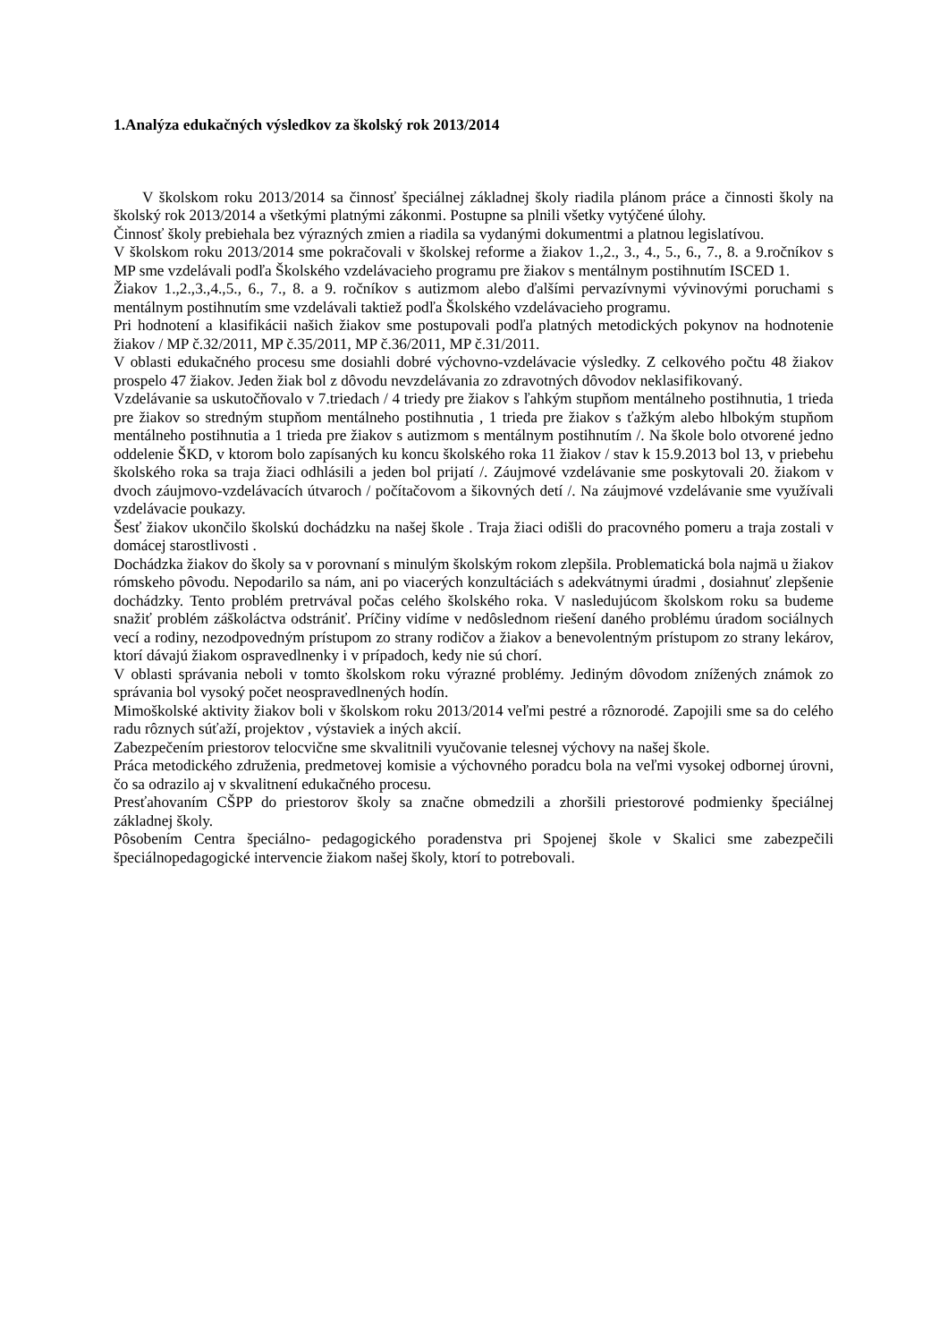1.Analýza edukačných výsledkov za školský rok 2013/2014
V školskom roku 2013/2014 sa činnosť špeciálnej základnej školy riadila plánom práce a činnosti školy na školský rok 2013/2014 a všetkými platnými zákonmi. Postupne sa plnili všetky vytýčené úlohy.
Činnosť školy prebiehala bez výrazných zmien a riadila sa vydanými dokumentmi a platnou legislatívou.
V školskom roku 2013/2014 sme pokračovali v školskej reforme a žiakov 1.,2., 3., 4., 5., 6., 7., 8. a 9.ročníkov s MP sme vzdelávali podľa Školského vzdelávacieho programu pre žiakov s mentálnym postihnutím ISCED 1.
Žiakov 1.,2.,3.,4.,5., 6., 7., 8. a 9. ročníkov s autizmom alebo ďalšími pervazívnymi vývinovými poruchami s mentálnym postihnutím sme vzdelávali taktiež podľa Školského vzdelávacieho programu.
Pri hodnotení a klasifikácii našich žiakov sme postupovali podľa platných metodických pokynov na hodnotenie žiakov / MP č.32/2011, MP č.35/2011, MP č.36/2011, MP č.31/2011.
V oblasti edukačného procesu sme dosiahli dobré výchovno-vzdelávacie výsledky. Z celkového počtu 48 žiakov prospelo 47 žiakov. Jeden žiak bol z dôvodu nevzdelávania zo zdravotných dôvodov neklasifikovaný.
Vzdelávanie sa uskutočňovalo v 7.triedach / 4 triedy pre žiakov s ľahkým stupňom mentálneho postihnutia, 1 trieda pre žiakov so stredným stupňom mentálneho postihnutia , 1 trieda pre žiakov s ťažkým alebo hlbokým stupňom mentálneho postihnutia a 1 trieda pre žiakov s autizmom s mentálnym postihnutím /. Na škole bolo otvorené jedno oddelenie ŠKD, v ktorom bolo zapísaných ku koncu školského roka 11 žiakov / stav k 15.9.2013 bol 13, v priebehu školského roka sa traja žiaci odhlásili a jeden bol prijatí /. Záujmové vzdelávanie sme poskytovali 20. žiakom v dvoch záujmovo-vzdelávacích útvaroch / počítačovom a šikovných detí /. Na záujmové vzdelávanie sme využívali vzdelávacie poukazy.
Šesť žiakov ukončilo školskú dochádzku na našej škole . Traja žiaci odišli do pracovného pomeru a traja zostali v domácej starostlivosti .
Dochádzka žiakov do školy sa v porovnaní s minulým školským rokom zlepšila. Problematická bola najmä u žiakov rómskeho pôvodu. Nepodarilo sa nám, ani po viacerých konzultáciách s adekvátnymi úradmi , dosiahnuť zlepšenie dochádzky. Tento problém pretrvával počas celého školského roka. V nasledujúcom školskom roku sa budeme snažiť problém záškoláctva odstrániť. Príčiny vidíme v nedôslednom riešení daného problému úradom sociálnych vecí a rodiny, nezodpovedným prístupom zo strany rodičov a žiakov a benevolentným prístupom zo strany lekárov, ktorí dávajú žiakom ospravedlnenky i v prípadoch, kedy nie sú chorí.
V oblasti správania neboli v tomto školskom roku výrazné problémy. Jediným dôvodom znížených známok zo správania bol vysoký počet neospravedlnených hodín.
Mimoškolské aktivity žiakov boli v školskom roku 2013/2014 veľmi pestré a rôznorodé. Zapojili sme sa do celého radu rôznych súťaží, projektov , výstaviek a iných akcií.
Zabezpečením priestorov telocvične sme skvalitnili vyučovanie telesnej výchovy na našej škole.
Práca metodického združenia, predmetovej komisie a výchovného poradcu bola na veľmi vysokej odbornej úrovni, čo sa odrazilo aj v skvalitnení edukačného procesu.
Presťahovaním CŠPP do priestorov školy sa značne obmedzili a zhoršili priestorové podmienky špeciálnej základnej školy.
Pôsobením Centra špeciálno- pedagogického poradenstva pri Spojenej škole v Skalici sme zabezpečili špeciálnopedagogické intervencie žiakom našej školy, ktorí to potrebovali.